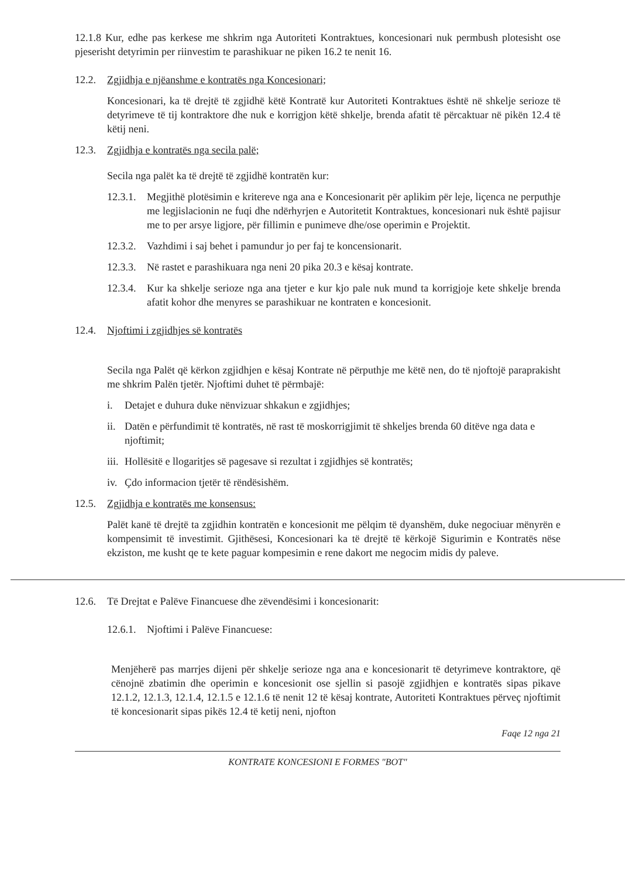12.1.8 Kur, edhe pas kerkese me shkrim nga Autoriteti Kontraktues, koncesionari nuk permbush plotesisht ose pjeserisht detyrimin per riinvestim te parashikuar ne piken 16.2 te nenit 16.
12.2. Zgjidhja e njëanshme e kontratës nga Koncesionari;
Koncesionari, ka të drejtë të zgjidhë këtë Kontratë kur Autoriteti Kontraktues është në shkelje serioze të detyrimeve të tij kontraktore dhe nuk e korrigjon këtë shkelje, brenda afatit të përcaktuar në pikën 12.4 të këtij neni.
12.3. Zgjidhja e kontratës nga secila palë;
Secila nga palët ka të drejtë të zgjidhë kontratën kur:
12.3.1. Megjithë plotësimin e kritereve nga ana e Koncesionarit për aplikim për leje, liçenca ne perputhje me legjislacionin ne fuqi dhe ndërhyrjen e Autoritetit Kontraktues, koncesionari nuk është pajisur me to per arsye ligjore, për fillimin e punimeve dhe/ose operimin e Projektit.
12.3.2. Vazhdimi i saj behet i pamundur jo per faj te koncensionarit.
12.3.3. Në rastet e parashikuara nga neni 20 pika 20.3 e kësaj kontrate.
12.3.4. Kur ka shkelje serioze nga ana tjeter e kur kjo pale nuk mund ta korrigjoje kete shkelje brenda afatit kohor dhe menyres se parashikuar ne kontraten e koncesionit.
12.4. Njoftimi i zgjidhjes së kontratës
Secila nga Palët që kërkon zgjidhjen e kësaj Kontrate në përputhje me këtë nen, do të njoftojë paraprakisht me shkrim Palën tjetër. Njoftimi duhet të përmbajë:
i. Detajet e duhura duke nënvizuar shkakun e zgjidhjes;
ii. Datën e përfundimit të kontratës, në rast të moskorrigjimit të shkeljes brenda 60 ditëve nga data e njoftimit;
iii. Hollësitë e llogaritjes së pagesave si rezultat i zgjidhjes së kontratës;
iv. Çdo informacion tjetër të rëndësishëm.
12.5. Zgjidhja e kontratës me konsensus:
Palët kanë të drejtë ta zgjidhin kontratën e koncesionit me pëlqim të dyanshëm, duke negociuar mënyrën e kompensimit të investimit. Gjithësesi, Koncesionari ka të drejtë të kërkojë Sigurimin e Kontratës nëse ekziston, me kusht qe te kete paguar kompesimin e rene dakort me negocim midis dy paleve.
12.6. Të Drejtat e Palëve Financuese dhe zëvendësimi i koncesionarit:
12.6.1. Njoftimi i Palëve Financuese:
Menjëherë pas marrjes dijeni për shkelje serioze nga ana e koncesionarit të detyrimeve kontraktore, që cënojnë zbatimin dhe operimin e koncesionit ose sjellin si pasojë zgjidhjen e kontratës sipas pikave 12.1.2, 12.1.3, 12.1.4, 12.1.5 e 12.1.6 të nenit 12 të kësaj kontrate, Autoriteti Kontraktues përveç njoftimit të koncesionarit sipas pikës 12.4 të ketij neni, njofton
Faqe 12 nga 21
KONTRATE KONCESIONI E FORMES "BOT"